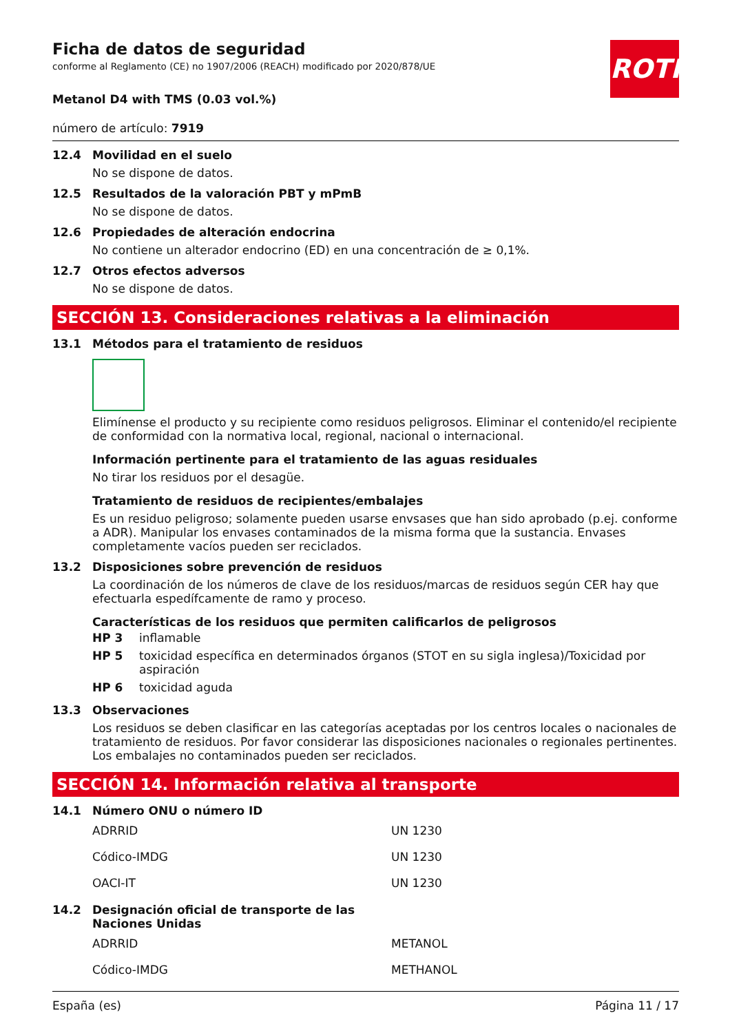Ficha de datos de seguridad
conforme al Reglamento (CE) no 1907/2006 (REACH) modificado por 2020/878/UE
ROTH
Metanol D4 with TMS (0.03 vol.%)
número de artículo: 7919
12.4 Movilidad en el suelo
No se dispone de datos.
12.5 Resultados de la valoración PBT y mPmB
No se dispone de datos.
12.6 Propiedades de alteración endocrina
No contiene un alterador endocrino (ED) en una concentración de ≥ 0,1%.
12.7 Otros efectos adversos
No se dispone de datos.
SECCIÓN 13. Consideraciones relativas a la eliminación
13.1 Métodos para el tratamiento de residuos
Elimínense el producto y su recipiente como residuos peligrosos. Eliminar el contenido/el recipiente de conformidad con la normativa local, regional, nacional o internacional.
Información pertinente para el tratamiento de las aguas residuales
No tirar los residuos por el desagüe.
Tratamiento de residuos de recipientes/embalajes
Es un residuo peligroso; solamente pueden usarse envsases que han sido aprobado (p.ej. conforme a ADR). Manipular los envases contaminados de la misma forma que la sustancia. Envases completamente vacíos pueden ser reciclados.
13.2 Disposiciones sobre prevención de residuos
La coordinación de los números de clave de los residuos/marcas de residuos según CER hay que efectuarla espedífcamente de ramo y proceso.
Características de los residuos que permiten calificarlos de peligrosos
| HP 3 | inflamable |
| HP 5 | toxicidad específica en determinados órganos (STOT en su sigla inglesa)/Toxicidad por aspiración |
| HP 6 | toxicidad aguda |
13.3 Observaciones
Los residuos se deben clasificar en las categorías aceptadas por los centros locales o nacionales de tratamiento de residuos. Por favor considerar las disposiciones nacionales o regionales pertinentes. Los embalajes no contaminados pueden ser reciclados.
SECCIÓN 14. Información relativa al transporte
14.1 Número ONU o número ID
| ADRRID | UN 1230 |
| Códico-IMDG | UN 1230 |
| OACI-IT | UN 1230 |
14.2 Designación oficial de transporte de las
Naciones Unidas
| ADRRID | METANOL |
| Códico-IMDG | METHANOL |
España (es) Página 11 / 17